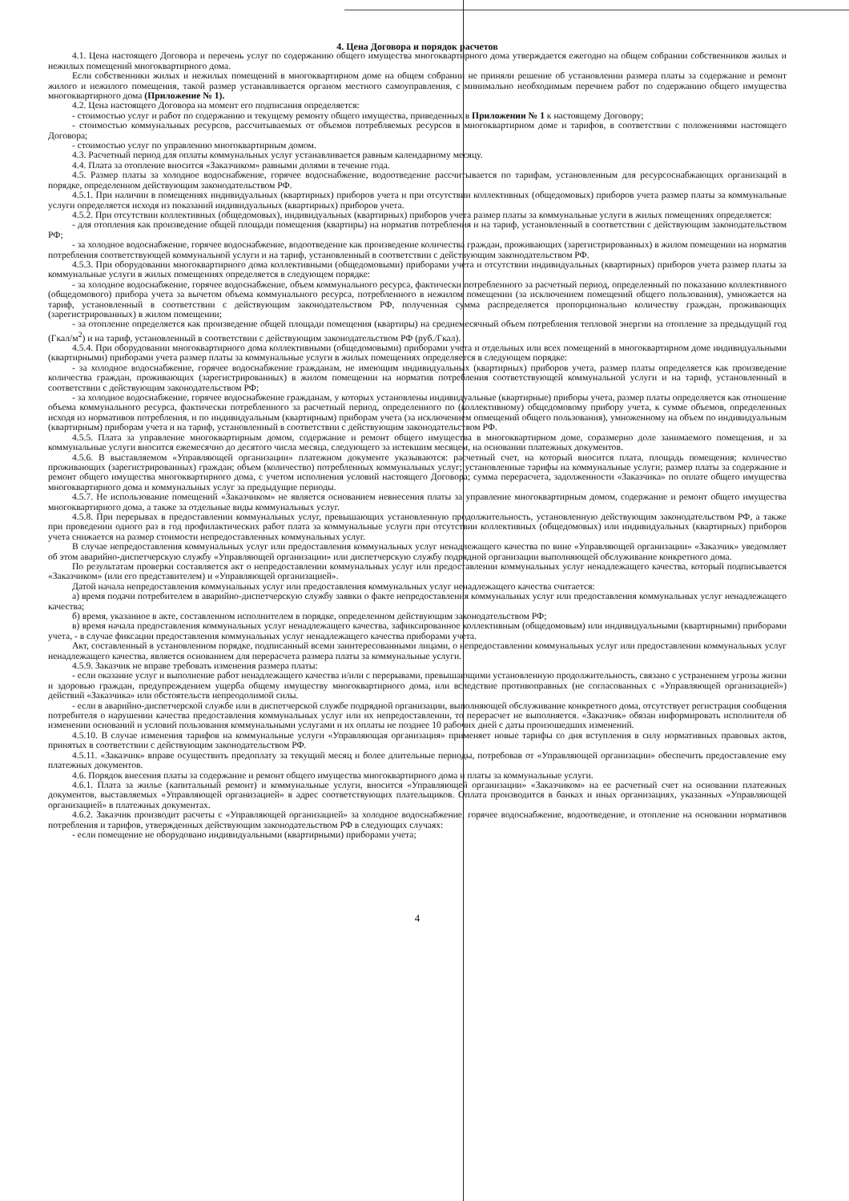4. Цена Договора и порядок расчетов
4.1. Цена настоящего Договора и перечень услуг по содержанию общего имущества многоквартирного дома утверждается ежегодно на общем собрании собственников жилых и нежилых помещений многоквартирного дома.
Если собственники жилых и нежилых помещений в многоквартирном доме на общем собрании не приняли решение об установлении размера платы за содержание и ремонт жилого и нежилого помещения, такой размер устанавливается органом местного самоуправления, с минимально необходимым перечнем работ по содержанию общего имущества многоквартирного дома (Приложение № 1).
4.2. Цена настоящего Договора на момент его подписания определяется:
- стоимостью услуг и работ по содержанию и текущему ремонту общего имущества, приведенных в Приложении № 1 к настоящему Договору;
- стоимостью коммунальных ресурсов, рассчитываемых от объемов потребляемых ресурсов в многоквартирном доме и тарифов, в соответствии с положениями настоящего Договора;
- стоимостью услуг по управлению многоквартирным домом.
4.3. Расчетный период для оплаты коммунальных услуг устанавливается равным календарному месяцу.
4.4. Плата за отопление вносится «Заказчиком» равными долями в течение года.
4.5. Размер платы за холодное водоснабжение, горячее водоснабжение, водоотведение рассчитывается по тарифам, установленным для ресурсоснабжающих организаций в порядке, определенном действующим законодательством РФ.
4.5.1. При наличии в помещениях индивидуальных (квартирных) приборов учета и при отсутствии коллективных (общедомовых) приборов учета размер платы за коммунальные услуги определяется исходя из показаний индивидуальных (квартирных) приборов учета.
4.5.2. При отсутствии коллективных (общедомовых), индивидуальных (квартирных) приборов учета размер платы за коммунальные услуги в жилых помещениях определяется:
- для отопления как произведение общей площади помещения (квартиры) на норматив потребления и на тариф, установленный в соответствии с действующим законодательством РФ;
- за холодное водоснабжение, горячее водоснабжение, водоотведение как произведение количества граждан, проживающих (зарегистрированных) в жилом помещении на норматив потребления соответствующей коммунальной услуги и на тариф, установленный в соответствии с действующим законодательством РФ.
4.5.3. При оборудовании многоквартирного дома коллективными (общедомовыми) приборами учета и отсутствии индивидуальных (квартирных) приборов учета размер платы за коммунальные услуги в жилых помещениях определяется в следующем порядке:
- за холодное водоснабжение, горячее водоснабжение, объем коммунального ресурса, фактически потребленного за расчетный период, определенный по показанию коллективного (общедомового) прибора учета за вычетом объема коммунального ресурса, потребленного в нежилом помещении (за исключением помещений общего пользования), умножается на тариф, установленный в соответствии с действующим законодательством РФ, полученная сумма распределяется пропорционально количеству граждан, проживающих (зарегистрированных) в жилом помещении;
- за отопление определяется как произведение общей площади помещения (квартиры) на среднемесячный объем потребления тепловой энергии на отопление за предыдущий год (Гкал/м<sup>2</sup>) и на тариф, установленный в соответствии с действующим законодательством РФ (руб./Гкал).
4.5.4. При оборудовании многоквартирного дома коллективными (общедомовыми) приборами учета и отдельных или всех помещений в многоквартирном доме индивидуальными (квартирными) приборами учета размер платы за коммунальные услуги в жилых помещениях определяется в следующем порядке:
- за холодное водоснабжение, горячее водоснабжение гражданам, не имеющим индивидуальных (квартирных) приборов учета, размер платы определяется как произведение количества граждан, проживающих (зарегистрированных) в жилом помещении на норматив потребления соответствующей коммунальной услуги и на тариф, установленный в соответствии с действующим законодательством РФ;
- за холодное водоснабжение, горячее водоснабжение гражданам, у которых установлены индивидуальные (квартирные) приборы учета, размер платы определяется как отношение объема коммунального ресурса, фактически потребленного за расчетный период, определенного по (коллективному) общедомовому прибору учета, к сумме объемов, определенных исходя из нормативов потребления, и по индивидуальным (квартирным) приборам учета (за исключением опмещений общего пользования), умноженному на объем по индивидуальным (квартирным) приборам учета и на тариф, установленный в соответствии с действующим законодательством РФ.
4.5.5. Плата за управление многоквартирным домом, содержание и ремонт общего имущества в многоквартирном доме, соразмерно доле занимаемого помещения, и за коммунальные услуги вносится ежемесячно до десятого числа месяца, следующего за истекшим месяцем, на основании платежных документов.
4.5.6. В выставляемом «Управляющей организации» платежном документе указываются: расчетный счет, на который вносится плата, площадь помещения; количество проживающих (зарегистрированных) граждан; объем (количество) потребленных коммунальных услуг; установленные тарифы на коммунальные услуги; размер платы за содержание и ремонт общего имущества многоквартирного дома, с учетом исполнения условий настоящего Договора; сумма перерасчета, задолженности «Заказчика» по оплате общего имущества многоквартирного дома и коммунальных услуг за предыдущие периоды.
4.5.7. Не использование помещений «Заказчиком» не является основанием невнесения платы за управление многоквартирным домом, содержание и ремонт общего имущества многоквартирного дома, а также за отдельные виды коммунальных услуг.
4.5.8. При перерывах в предоставлении коммунальных услуг, превышающих установленную продолжительность, установленную действующим законодательством РФ, а также при проведении одного раз в год профилактических работ плата за коммунальные услуги при отсутствии коллективных (общедомовых) или индивидуальных (квартирных) приборов учета снижается на размер стоимости непредоставленных коммунальных услуг.
В случае непредоставления коммунальных услуг или предоставления коммунальных услуг ненадлежащего качества по вине «Управляющей организации» «Заказчик» уведомляет об этом аварийно-диспетчерскую службу «Управляющей организации» или диспетчерскую службу подрядной организации выполняющей обслуживание конкретного дома.
По результатам проверки составляется акт о непредоставлении коммунальных услуг или предоставлении коммунальных услуг ненадлежащего качества, который подписывается «Заказчиком» (или его представителем) и «Управляющей организацией».
Датой начала непредоставления коммунальных услуг или предоставления коммунальных услуг ненадлежащего качества считается:
а) время подачи потребителем в аварийно-диспетчерскую службу заявки о факте непредоставления коммунальных услуг или предоставления коммунальных услуг ненадлежащего качества;
б) время, указанное в акте, составленном исполнителем в порядке, определенном действующим законодательством РФ;
в) время начала предоставления коммунальных услуг ненадлежащего качества, зафиксированное коллективным (общедомовым) или индивидуальными (квартирными) приборами учета, - в случае фиксации предоставления коммунальных услуг ненадлежащего качества приборами учета.
Акт, составленный в установленном порядке, подписанный всеми заинтересованными лицами, о непредоставлении коммунальных услуг или предоставлении коммунальных услуг ненадлежащего качества, является основанием для перерасчета размера платы за коммунальные услуги.
4.5.9. Заказчик не вправе требовать изменения размера платы:
- если оказание услуг и выполнение работ ненадлежащего качества и/или с перерывами, превышающими установленную продолжительность, связано с устранением угрозы жизни и здоровью граждан, предупреждением ущерба общему имуществу многоквартирного дома, или вследствие противоправных (не согласованных с «Управляющей организацией») действий «Заказчика» или обстоятельств непреодолимой силы.
- если в аварийно-диспетчерской службе или в диспетчерской службе подрядной организации, выполняющей обслуживание конкретного дома, отсутствует регистрация сообщения потребителя о нарушении качества предоставления коммунальных услуг или их непредоставлении, то перерасчет не выполняется. «Заказчик» обязан информировать исполнителя об изменении оснований и условий пользования коммунальными услугами и их оплаты не позднее 10 рабочих дней с даты произошедших изменений.
4.5.10. В случае изменения тарифов на коммунальные услуги «Управляющая организация» применяет новые тарифы со дня вступления в силу нормативных правовых актов, принятых в соответствии с действующим законодательством РФ.
4.5.11. «Заказчик» вправе осуществить предоплату за текущий месяц и более длительные периоды, потребовав от «Управляющей организации» обеспечить предоставление ему платежных документов.
4.6. Порядок внесения платы за содержание и ремонт общего имущества многоквартирного дома и платы за коммунальные услуги.
4.6.1. Плата за жилье (капитальный ремонт) и коммунальные услуги, вносится «Управляющей организации» «Заказчиком» на ее расчетный счет на основании платежных документов, выставляемых «Управляющей организацией» в адрес соответствующих плательщиков. Оплата производится в банках и иных организациях, указанных «Управляющей организацией» в платежных документах.
4.6.2. Заказчик производит расчеты с «Управляющей организацией» за холодное водоснабжение, горячее водоснабжение, водоотведение, и отопление на основании нормативов потребления и тарифов, утвержденных действующим законодательством РФ в следующих случаях:
- если помещение не оборудовано индивидуальными (квартирными) приборами учета;
4